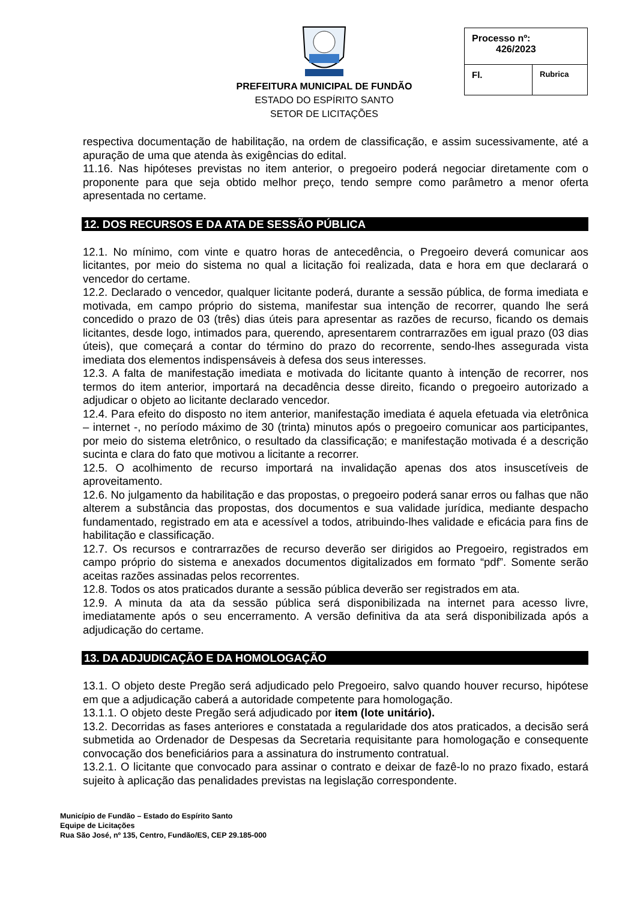PREFEITURA MUNICIPAL DE FUNDÃO
ESTADO DO ESPÍRITO SANTO
SETOR DE LICITAÇÕES
| Processo nº: 426/2023 | |
| Fl. | Rubrica |
respectiva documentação de habilitação, na ordem de classificação, e assim sucessivamente, até a apuração de uma que atenda às exigências do edital.
11.16. Nas hipóteses previstas no item anterior, o pregoeiro poderá negociar diretamente com o proponente para que seja obtido melhor preço, tendo sempre como parâmetro a menor oferta apresentada no certame.
12. DOS RECURSOS E DA ATA DE SESSÃO PÚBLICA
12.1. No mínimo, com vinte e quatro horas de antecedência, o Pregoeiro deverá comunicar aos licitantes, por meio do sistema no qual a licitação foi realizada, data e hora em que declarará o vencedor do certame.
12.2. Declarado o vencedor, qualquer licitante poderá, durante a sessão pública, de forma imediata e motivada, em campo próprio do sistema, manifestar sua intenção de recorrer, quando lhe será concedido o prazo de 03 (três) dias úteis para apresentar as razões de recurso, ficando os demais licitantes, desde logo, intimados para, querendo, apresentarem contrarrazões em igual prazo (03 dias úteis), que começará a contar do término do prazo do recorrente, sendo-lhes assegurada vista imediata dos elementos indispensáveis à defesa dos seus interesses.
12.3. A falta de manifestação imediata e motivada do licitante quanto à intenção de recorrer, nos termos do item anterior, importará na decadência desse direito, ficando o pregoeiro autorizado a adjudicar o objeto ao licitante declarado vencedor.
12.4. Para efeito do disposto no item anterior, manifestação imediata é aquela efetuada via eletrônica – internet -, no período máximo de 30 (trinta) minutos após o pregoeiro comunicar aos participantes, por meio do sistema eletrônico, o resultado da classificação; e manifestação motivada é a descrição sucinta e clara do fato que motivou a licitante a recorrer.
12.5. O acolhimento de recurso importará na invalidação apenas dos atos insuscetíveis de aproveitamento.
12.6. No julgamento da habilitação e das propostas, o pregoeiro poderá sanar erros ou falhas que não alterem a substância das propostas, dos documentos e sua validade jurídica, mediante despacho fundamentado, registrado em ata e acessível a todos, atribuindo-lhes validade e eficácia para fins de habilitação e classificação.
12.7. Os recursos e contrarrazões de recurso deverão ser dirigidos ao Pregoeiro, registrados em campo próprio do sistema e anexados documentos digitalizados em formato “pdf”. Somente serão aceitas razões assinadas pelos recorrentes.
12.8. Todos os atos praticados durante a sessão pública deverão ser registrados em ata.
12.9. A minuta da ata da sessão pública será disponibilizada na internet para acesso livre, imediatamente após o seu encerramento. A versão definitiva da ata será disponibilizada após a adjudicação do certame.
13. DA ADJUDICAÇÃO E DA HOMOLOGAÇÃO
13.1. O objeto deste Pregão será adjudicado pelo Pregoeiro, salvo quando houver recurso, hipótese em que a adjudicação caberá a autoridade competente para homologação.
13.1.1. O objeto deste Pregão será adjudicado por item (lote unitário).
13.2. Decorridas as fases anteriores e constatada a regularidade dos atos praticados, a decisão será submetida ao Ordenador de Despesas da Secretaria requisitante para homologação e consequente convocação dos beneficiários para a assinatura do instrumento contratual.
13.2.1. O licitante que convocado para assinar o contrato e deixar de fazê-lo no prazo fixado, estará sujeito à aplicação das penalidades previstas na legislação correspondente.
Município de Fundão – Estado do Espírito Santo
Equipe de Licitações
Rua São José, nº 135, Centro, Fundão/ES, CEP 29.185-000